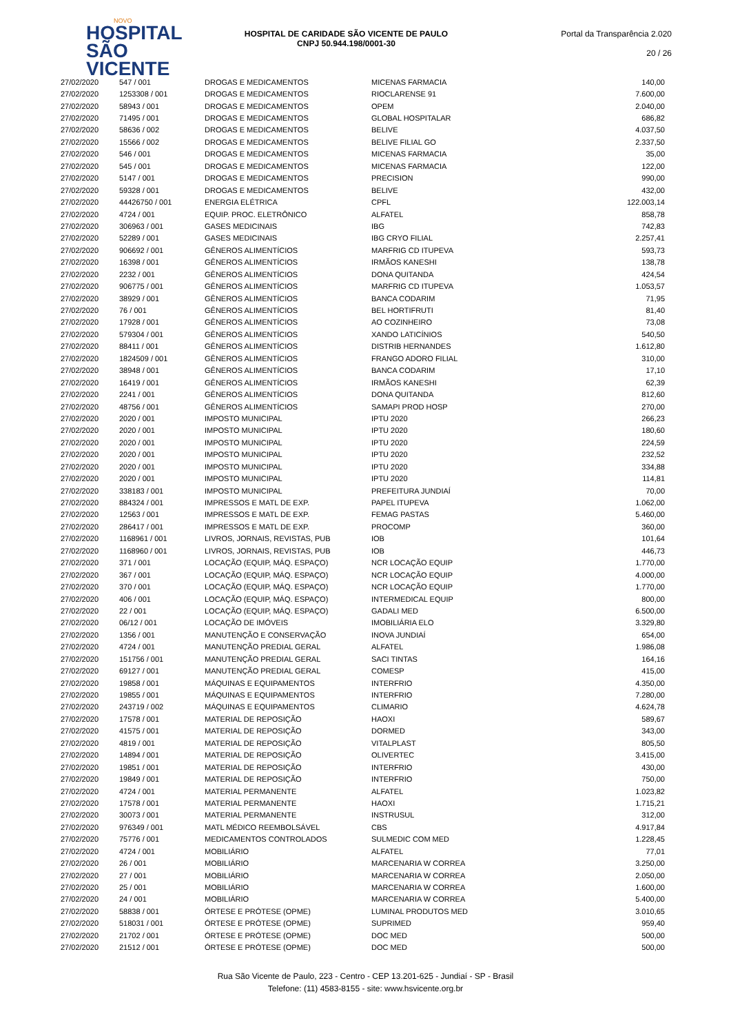NOVO
HOSPITAL
SÃO VICENTE
HOSPITAL DE CARIDADE SÃO VICENTE DE PAULO
CNPJ 50.944.198/0001-30
Portal da Transparência 2.020
20 / 26
| 27/02/2020 | 547 / 001 | DROGAS E MEDICAMENTOS | MICENAS FARMACIA | 140,00 |
| 27/02/2020 | 1253308 / 001 | DROGAS E MEDICAMENTOS | RIOCLARENSE 91 | 7.600,00 |
| 27/02/2020 | 58943 / 001 | DROGAS E MEDICAMENTOS | OPEM | 2.040,00 |
| 27/02/2020 | 71495 / 001 | DROGAS E MEDICAMENTOS | GLOBAL HOSPITALAR | 686,82 |
| 27/02/2020 | 58636 / 002 | DROGAS E MEDICAMENTOS | BELIVE | 4.037,50 |
| 27/02/2020 | 15566 / 002 | DROGAS E MEDICAMENTOS | BELIVE FILIAL GO | 2.337,50 |
| 27/02/2020 | 546 / 001 | DROGAS E MEDICAMENTOS | MICENAS FARMACIA | 35,00 |
| 27/02/2020 | 545 / 001 | DROGAS E MEDICAMENTOS | MICENAS FARMACIA | 122,00 |
| 27/02/2020 | 5147 / 001 | DROGAS E MEDICAMENTOS | PRECISION | 990,00 |
| 27/02/2020 | 59328 / 001 | DROGAS E MEDICAMENTOS | BELIVE | 432,00 |
| 27/02/2020 | 44426750 / 001 | ENERGIA ELÉTRICA | CPFL | 122.003,14 |
| 27/02/2020 | 4724 / 001 | EQUIP. PROC. ELETRÔNICO | ALFATEL | 858,78 |
| 27/02/2020 | 306963 / 001 | GASES MEDICINAIS | IBG | 742,83 |
| 27/02/2020 | 52289 / 001 | GASES MEDICINAIS | IBG CRYO FILIAL | 2.257,41 |
| 27/02/2020 | 906692 / 001 | GÊNEROS ALIMENTÍCIOS | MARFRIG CD ITUPEVA | 593,73 |
| 27/02/2020 | 16398 / 001 | GÊNEROS ALIMENTÍCIOS | IRMÃOS KANESHI | 138,78 |
| 27/02/2020 | 2232 / 001 | GÊNEROS ALIMENTÍCIOS | DONA QUITANDA | 424,54 |
| 27/02/2020 | 906775 / 001 | GÊNEROS ALIMENTÍCIOS | MARFRIG CD ITUPEVA | 1.053,57 |
| 27/02/2020 | 38929 / 001 | GÊNEROS ALIMENTÍCIOS | BANCA CODARIM | 71,95 |
| 27/02/2020 | 76 / 001 | GÊNEROS ALIMENTÍCIOS | BEL HORTIFRUTI | 81,40 |
| 27/02/2020 | 17928 / 001 | GÊNEROS ALIMENTÍCIOS | AO COZINHEIRO | 73,08 |
| 27/02/2020 | 579304 / 001 | GÊNEROS ALIMENTÍCIOS | XANDO LATICÍNIOS | 540,50 |
| 27/02/2020 | 88411 / 001 | GÊNEROS ALIMENTÍCIOS | DISTRIB HERNANDES | 1.612,80 |
| 27/02/2020 | 1824509 / 001 | GÊNEROS ALIMENTÍCIOS | FRANGO ADORO FILIAL | 310,00 |
| 27/02/2020 | 38948 / 001 | GÊNEROS ALIMENTÍCIOS | BANCA CODARIM | 17,10 |
| 27/02/2020 | 16419 / 001 | GÊNEROS ALIMENTÍCIOS | IRMÃOS KANESHI | 62,39 |
| 27/02/2020 | 2241 / 001 | GÊNEROS ALIMENTÍCIOS | DONA QUITANDA | 812,60 |
| 27/02/2020 | 48756 / 001 | GÊNEROS ALIMENTÍCIOS | SAMAPI PROD HOSP | 270,00 |
| 27/02/2020 | 2020 / 001 | IMPOSTO MUNICIPAL | IPTU 2020 | 266,23 |
| 27/02/2020 | 2020 / 001 | IMPOSTO MUNICIPAL | IPTU 2020 | 180,60 |
| 27/02/2020 | 2020 / 001 | IMPOSTO MUNICIPAL | IPTU 2020 | 224,59 |
| 27/02/2020 | 2020 / 001 | IMPOSTO MUNICIPAL | IPTU 2020 | 232,52 |
| 27/02/2020 | 2020 / 001 | IMPOSTO MUNICIPAL | IPTU 2020 | 334,88 |
| 27/02/2020 | 2020 / 001 | IMPOSTO MUNICIPAL | IPTU 2020 | 114,81 |
| 27/02/2020 | 338183 / 001 | IMPOSTO MUNICIPAL | PREFEITURA JUNDIAÍ | 70,00 |
| 27/02/2020 | 884324 / 001 | IMPRESSOS E MATL DE EXP. | PAPEL ITUPEVA | 1.062,00 |
| 27/02/2020 | 12563 / 001 | IMPRESSOS E MATL DE EXP. | FEMAG PASTAS | 5.460,00 |
| 27/02/2020 | 286417 / 001 | IMPRESSOS E MATL DE EXP. | PROCOMP | 360,00 |
| 27/02/2020 | 1168961 / 001 | LIVROS, JORNAIS, REVISTAS, PUB | IOB | 101,64 |
| 27/02/2020 | 1168960 / 001 | LIVROS, JORNAIS, REVISTAS, PUB | IOB | 446,73 |
| 27/02/2020 | 371 / 001 | LOCAÇÃO (EQUIP, MÁQ. ESPAÇO) | NCR LOCAÇÃO EQUIP | 1.770,00 |
| 27/02/2020 | 367 / 001 | LOCAÇÃO (EQUIP, MÁQ. ESPAÇO) | NCR LOCAÇÃO EQUIP | 4.000,00 |
| 27/02/2020 | 370 / 001 | LOCAÇÃO (EQUIP, MÁQ. ESPAÇO) | NCR LOCAÇÃO EQUIP | 1.770,00 |
| 27/02/2020 | 406 / 001 | LOCAÇÃO (EQUIP, MÁQ. ESPAÇO) | INTERMEDICAL EQUIP | 800,00 |
| 27/02/2020 | 22 / 001 | LOCAÇÃO (EQUIP, MÁQ. ESPAÇO) | GADALI MED | 6.500,00 |
| 27/02/2020 | 06/12 / 001 | LOCAÇÃO DE IMÓVEIS | IMOBILIÁRIA ELO | 3.329,80 |
| 27/02/2020 | 1356 / 001 | MANUTENÇÃO E CONSERVAÇÃO | INOVA JUNDIAÍ | 654,00 |
| 27/02/2020 | 4724 / 001 | MANUTENÇÃO PREDIAL GERAL | ALFATEL | 1.986,08 |
| 27/02/2020 | 151756 / 001 | MANUTENÇÃO PREDIAL GERAL | SACI TINTAS | 164,16 |
| 27/02/2020 | 69127 / 001 | MANUTENÇÃO PREDIAL GERAL | COMESP | 415,00 |
| 27/02/2020 | 19858 / 001 | MÁQUINAS E EQUIPAMENTOS | INTERFRIO | 4.350,00 |
| 27/02/2020 | 19855 / 001 | MÁQUINAS E EQUIPAMENTOS | INTERFRIO | 7.280,00 |
| 27/02/2020 | 243719 / 002 | MÁQUINAS E EQUIPAMENTOS | CLIMARIO | 4.624,78 |
| 27/02/2020 | 17578 / 001 | MATERIAL DE REPOSIÇÃO | HAOXI | 589,67 |
| 27/02/2020 | 41575 / 001 | MATERIAL DE REPOSIÇÃO | DORMED | 343,00 |
| 27/02/2020 | 4819 / 001 | MATERIAL DE REPOSIÇÃO | VITALPLAST | 805,50 |
| 27/02/2020 | 14894 / 001 | MATERIAL DE REPOSIÇÃO | OLIVERTEC | 3.415,00 |
| 27/02/2020 | 19851 / 001 | MATERIAL DE REPOSIÇÃO | INTERFRIO | 430,00 |
| 27/02/2020 | 19849 / 001 | MATERIAL DE REPOSIÇÃO | INTERFRIO | 750,00 |
| 27/02/2020 | 4724 / 001 | MATERIAL PERMANENTE | ALFATEL | 1.023,82 |
| 27/02/2020 | 17578 / 001 | MATERIAL PERMANENTE | HAOXI | 1.715,21 |
| 27/02/2020 | 30073 / 001 | MATERIAL PERMANENTE | INSTRUSUL | 312,00 |
| 27/02/2020 | 976349 / 001 | MATL MÉDICO REEMBOLSÁVEL | CBS | 4.917,84 |
| 27/02/2020 | 75776 / 001 | MEDICAMENTOS CONTROLADOS | SULMEDIC COM MED | 1.228,45 |
| 27/02/2020 | 4724 / 001 | MOBILIÁRIO | ALFATEL | 77,01 |
| 27/02/2020 | 26 / 001 | MOBILIÁRIO | MARCENARIA W CORREA | 3.250,00 |
| 27/02/2020 | 27 / 001 | MOBILIÁRIO | MARCENARIA W CORREA | 2.050,00 |
| 27/02/2020 | 25 / 001 | MOBILIÁRIO | MARCENARIA W CORREA | 1.600,00 |
| 27/02/2020 | 24 / 001 | MOBILIÁRIO | MARCENARIA W CORREA | 5.400,00 |
| 27/02/2020 | 58838 / 001 | ÓRTESE E PRÓTESE (OPME) | LUMINAL PRODUTOS MED | 3.010,65 |
| 27/02/2020 | 518031 / 001 | ÓRTESE E PRÓTESE (OPME) | SUPRIMED | 959,40 |
| 27/02/2020 | 21702 / 001 | ÓRTESE E PRÓTESE (OPME) | DOC MED | 500,00 |
| 27/02/2020 | 21512 / 001 | ÓRTESE E PRÓTESE (OPME) | DOC MED | 500,00 |
Rua São Vicente de Paulo, 223 - Centro - CEP 13.201-625 - Jundiaí - SP - Brasil
Telefone: (11) 4583-8155 - site: www.hsvicente.org.br